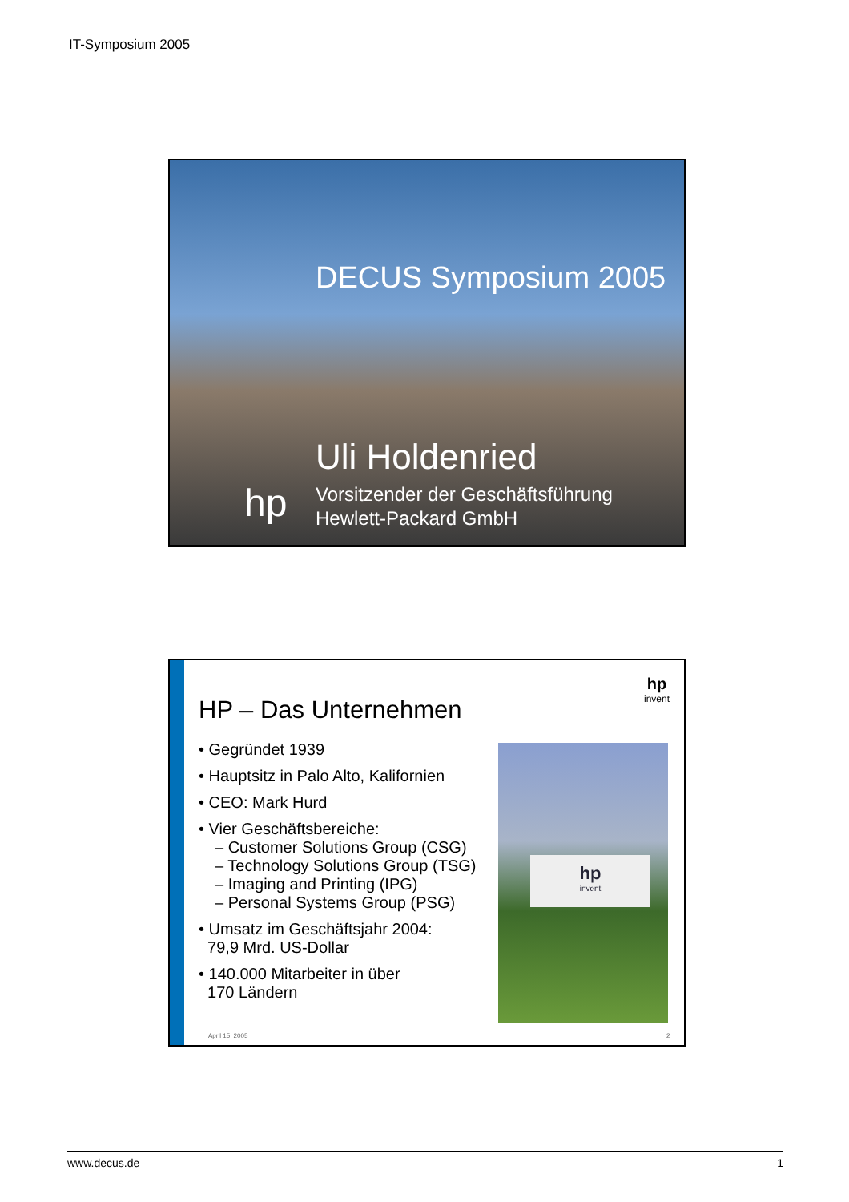IT-Symposium 2005
DECUS Symposium 2005
Uli Holdenried
hp
Vorsitzender der Geschäftsführung
Hewlett-Packard GmbH
hp
invent
HP – Das Unternehmen
• Gegründet 1939
• Hauptsitz in Palo Alto, Kalifornien
• CEO: Mark Hurd
• Vier Geschäftsbereiche:
– Customer Solutions Group (CSG)
– Technology Solutions Group (TSG)
– Imaging and Printing (IPG)
– Personal Systems Group (PSG)
• Umsatz im Geschäftsjahr 2004:
79,9 Mrd. US-Dollar
• 140.000 Mitarbeiter in über
170 Ländern
hp
invent
April 15, 2005 2
www.decus.de 1